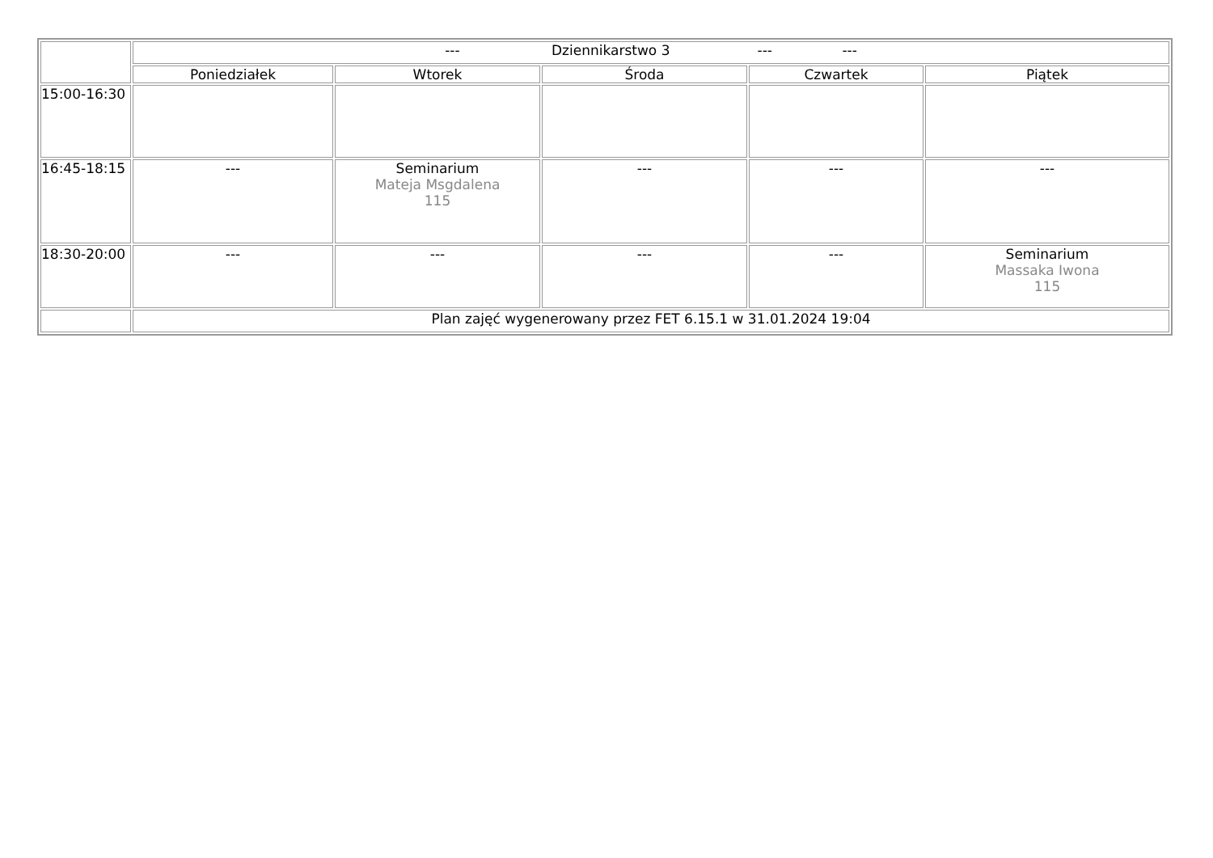| | --- Dziennikarstwo 3 --- --- | | | | |
| --- | --- | --- | --- | --- | --- |
| | Poniedziałek | Wtorek | Środa | Czwartek | Piątek |
| 15:00-16:30 | | | | | |
| 16:45-18:15 | --- | Seminarium Mateja Msgdalena 115 | --- | --- | --- |
| 18:30-20:00 | --- | --- | --- | --- | Seminarium Massaka Iwona 115 |
| | Plan zajęć wygenerowany przez FET 6.15.1 w 31.01.2024 19:04 | | | | |